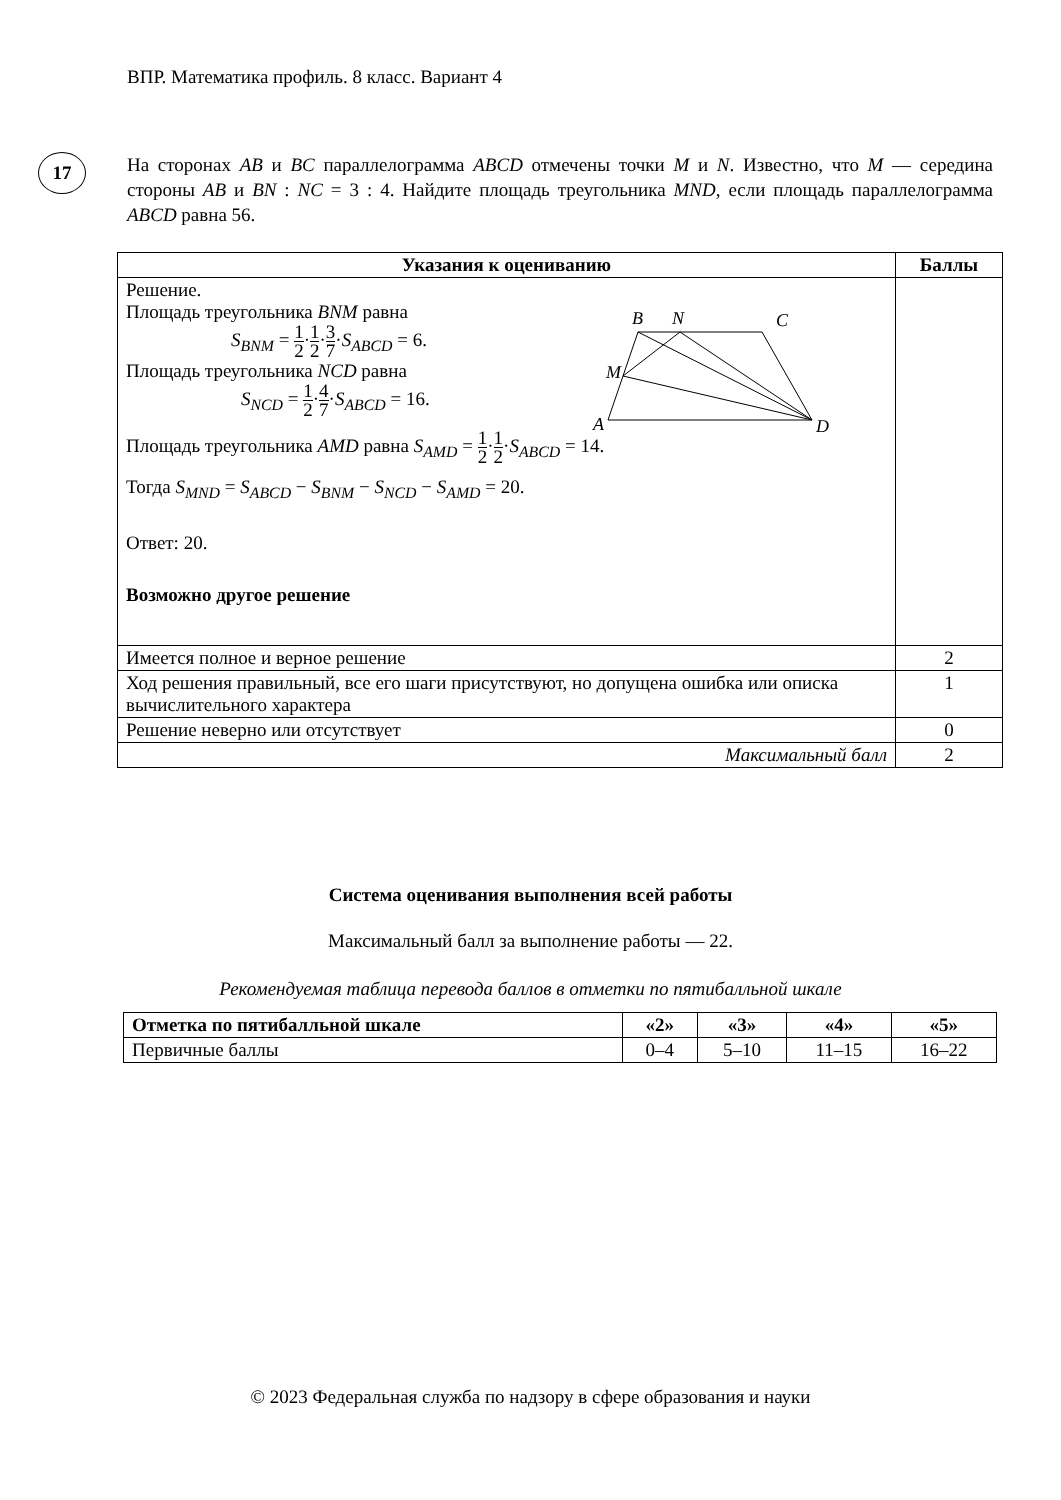ВПР. Математика профиль. 8 класс. Вариант 4
17
На сторонах AB и BC параллелограмма ABCD отмечены точки M и N. Известно, что M — середина стороны AB и BN : NC = 3 : 4. Найдите площадь треугольника MND, если площадь параллелограмма ABCD равна 56.
| Указания к оцениванию | Баллы |
| --- | --- |
| B N C M A D Решение. Площадь треугольника BNM равна S<sub>BNM</sub> = 1 2 · 1 2 · 3 7 · S<sub>ABCD</sub> = 6. Площадь треугольника NCD равна S<sub>NCD</sub> = 1 2 · 4 7 · S<sub>ABCD</sub> = 16. Площадь треугольника AMD равна S<sub>AMD</sub> = 1 2 · 1 2 · S<sub>ABCD</sub> = 14. Тогда S<sub>MND</sub> = S<sub>ABCD</sub> − S<sub>BNM</sub> − S<sub>NCD</sub> − S<sub>AMD</sub> = 20. Ответ: 20. Возможно другое решение | |
| Имеется полное и верное решение | 2 |
| Ход решения правильный, все его шаги присутствуют, но допущена ошибка или описка вычислительного характера | 1 |
| Решение неверно или отсутствует | 0 |
| Максимальный балл | 2 |
Система оценивания выполнения всей работы
Максимальный балл за выполнение работы — 22.
Рекомендуемая таблица перевода баллов в отметки по пятибалльной шкале
| Отметка по пятибалльной шкале | «2» | «3» | «4» | «5» |
| --- | --- | --- | --- | --- |
| Первичные баллы | 0–4 | 5–10 | 11–15 | 16–22 |
© 2023 Федеральная служба по надзору в сфере образования и науки